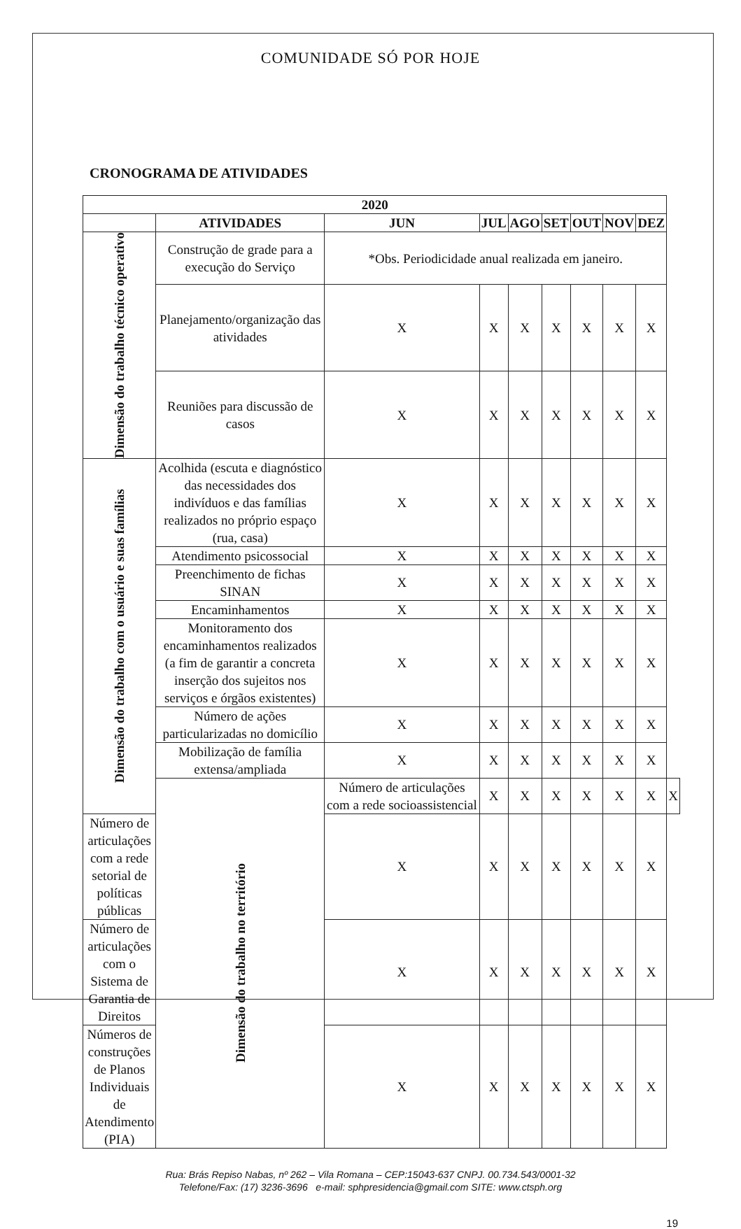COMUNIDADE SÓ POR HOJE
CRONOGRAMA DE ATIVIDADES
| 2020 | | | | | | | | | |
| --- | --- | --- | --- | --- | --- | --- | --- | --- | --- |
| | ATIVIDADES | JUN | JUL | AGO | SET | OUT | NOV | DEZ | |
| Dimensão do trabalho técnico operativo | Construção de grade para a execução do Serviço | *Obs. Periodicidade anual realizada em janeiro. | | | | | | | |
| | Planejamento/organização das atividades | X | X | X | X | X | X | X | |
| | Reuniões para discussão de casos | X | X | X | X | X | X | X | |
| Dimensão do trabalho com o usuário e suas famílias | Acolhida (escuta e diagnóstico das necessidades dos indivíduos e das famílias realizados no próprio espaço (rua, casa) | X | X | X | X | X | X | X | |
| | Atendimento psicossocial | X | X | X | X | X | X | X | |
| | Preenchimento de fichas SINAN | X | X | X | X | X | X | X | |
| | Encaminhamentos | X | X | X | X | X | X | X | |
| | Monitoramento dos encaminhamentos realizados (a fim de garantir a concreta inserção dos sujeitos nos serviços e órgãos existentes) | X | X | X | X | X | X | X | |
| | Número de ações particularizadas no domicílio | X | X | X | X | X | X | X | |
| | Mobilização de família extensa/ampliada | X | X | X | X | X | X | X | |
| | Dimensão do trabalho no território | Número de articulações com a rede socioassistencial | X | X | X | X | X | X | X |
| Número de articulações com a rede setorial de políticas públicas | | X | X | X | X | X | X | X | |
| Número de articulações com o Sistema de Garantia de Direitos | | X | X | X | X | X | X | X | |
| Números de construções de Planos Individuais de Atendimento (PIA) | | X | X | X | X | X | X | X | |
Rua: Brás Repiso Nabas, nº 262 – Vila Romana – CEP:15043-637 CNPJ. 00.734.543/0001-32
Telefone/Fax: (17) 3236-3696 e-mail: sphpresidencia@gmail.com SITE: www.ctsph.org
19